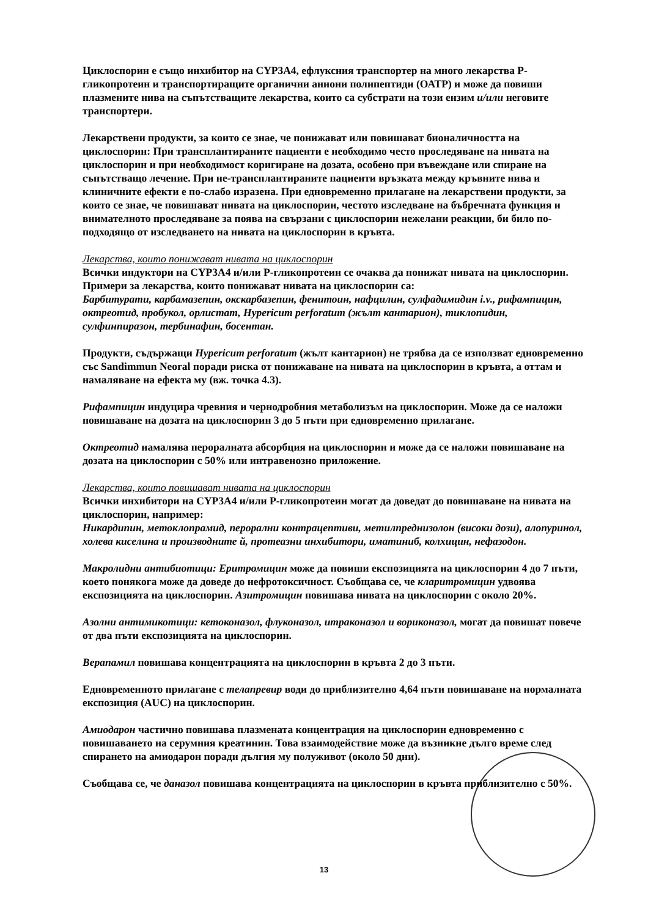Циклоспорин е също инхибитор на CYP3A4, ефлуксния транспортер на много лекарства Р-гликопротеин и транспортиращите органични аниони полипептиди (ОАТР) и може да повиши плазмените нива на съпътстващите лекарства, които са субстрати на този ензим и/или неговите транспортери.
Лекарствени продукти, за които се знае, че понижават или повишават бионаличността на циклоспорин: При трансплантираните пациенти е необходимо често проследяване на нивата на циклоспорин и при необходимост коригиране на дозата, особено при въвеждане или спиране на съпътстващо лечение. При не-трансплантираните пациенти връзката между кръвните нива и клиничните ефекти е по-слабо изразена. При едновременно прилагане на лекарствени продукти, за които се знае, че повишават нивата на циклоспорин, честото изследване на бъбречната функция и внимателното проследяване за поява на свързани с циклоспорин нежелани реакции, би било по-подходящо от изследването на нивата на циклоспорин в кръвта.
Лекарства, които понижават нивата на циклоспорин
Всички индуктори на CYP3A4 и/или Р-гликопротеин се очаква да понижат нивата на циклоспорин. Примери за лекарства, които понижават нивата на циклоспорин са:
Барбитурати, карбамазепин, окскарбазепин, фенитоин, нафцилин, сулфадимидин i.v., рифампицин, октреотид, пробукол, орлистат, Hypericum perforatum (жълт кантарион), тиклопидин, сулфинпиразон, тербинафин, босентан.
Продукти, съдържащи Hypericum perforatum (жълт кантарион) не трябва да се използват едновременно със Sandimmun Neoral поради риска от понижаване на нивата на циклоспорин в кръвта, а оттам и намаляване на ефекта му (вж. точка 4.3).
Рифампицин индуцира чревния и чернодробния метаболизъм на циклоспорин. Може да се наложи повишаване на дозата на циклоспорин 3 до 5 пъти при едновременно прилагане.
Октреотид намалява пероралната абсорбция на циклоспорин и може да се наложи повишаване на дозата на циклоспорин с 50% или интравенозно приложение.
Лекарства, които повишават нивата на циклоспорин
Всички инхибитори на CYP3A4 и/или Р-гликопротеин могат да доведат до повишаване на нивата на циклоспорин, например:
Никардипин, метоклопрамид, перорални контрацептиви, метилпреднизолон (високи дози), алопуринол, холева киселина и производните й, протеазни инхибитори, иматиниб, колхицин, нефазодон.
Макролидни антибиотици: Еритромицин може да повиши експозицията на циклоспорин 4 до 7 пъти, което понякога може да доведе до нефротоксичност. Съобщава се, че кларитромицин удвоява експозицията на циклоспорин. Азитромицин повишава нивата на циклоспорин с около 20%.
Азолни антимикотици: кетоконазол, флуконазол, итраконазол и вориконазол, могат да повишат повече от два пъти експозицията на циклоспорин.
Верапамил повишава концентрацията на циклоспорин в кръвта 2 до 3 пъти.
Едновременното прилагане с телапревир води до приблизително 4,64 пъти повишаване на нормалната експозиция (AUC) на циклоспорин.
Амиодарон частично повишава плазмената концентрация на циклоспорин едновременно с повишаването на серумния креатинин. Това взаимодействие може да възникне дълго време след спирането на амиодарон поради дългия му полуживот (около 50 дни).
Съобщава се, че даназол повишава концентрацията на циклоспорин в кръвта приблизително с 50%.
13